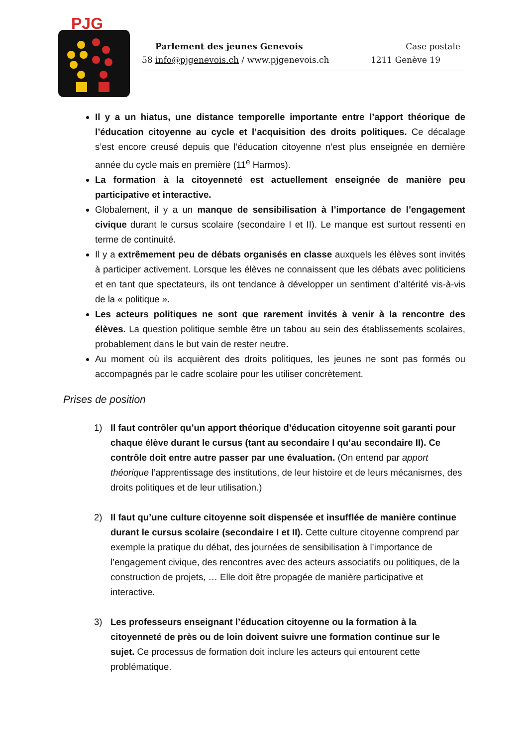PJG
Parlement des jeunes Genevois Case postale
58 info@pjgenevois.ch / www.pjgenevois.ch 1211 Genève 19
Il y a un hiatus, une distance temporelle importante entre l’apport théorique de l’éducation citoyenne au cycle et l’acquisition des droits politiques. Ce décalage s’est encore creusé depuis que l’éducation citoyenne n’est plus enseignée en dernière année du cycle mais en première (11<sup>e</sup> Harmos).
La formation à la citoyenneté est actuellement enseignée de manière peu participative et interactive.
Globalement, il y a un manque de sensibilisation à l’importance de l’engagement civique durant le cursus scolaire (secondaire I et II). Le manque est surtout ressenti en terme de continuité.
Il y a extrêmement peu de débats organisés en classe auxquels les élèves sont invités à participer activement. Lorsque les élèves ne connaissent que les débats avec politiciens et en tant que spectateurs, ils ont tendance à développer un sentiment d’altérité vis-à-vis de la « politique ».
Les acteurs politiques ne sont que rarement invités à venir à la rencontre des élèves. La question politique semble être un tabou au sein des établissements scolaires, probablement dans le but vain de rester neutre.
Au moment où ils acquièrent des droits politiques, les jeunes ne sont pas formés ou accompagnés par le cadre scolaire pour les utiliser concrètement.
Prises de position
1) Il faut contrôler qu’un apport théorique d’éducation citoyenne soit garanti pour chaque élève durant le cursus (tant au secondaire I qu’au secondaire II). Ce contrôle doit entre autre passer par une évaluation. (On entend par apport théorique l’apprentissage des institutions, de leur histoire et de leurs mécanismes, des droits politiques et de leur utilisation.)
2) Il faut qu’une culture citoyenne soit dispensée et insufflée de manière continue durant le cursus scolaire (secondaire I et II). Cette culture citoyenne comprend par exemple la pratique du débat, des journées de sensibilisation à l’importance de l’engagement civique, des rencontres avec des acteurs associatifs ou politiques, de la construction de projets, … Elle doit être propagée de manière participative et interactive.
3) Les professeurs enseignant l’éducation citoyenne ou la formation à la citoyenneté de près ou de loin doivent suivre une formation continue sur le sujet. Ce processus de formation doit inclure les acteurs qui entourent cette problématique.